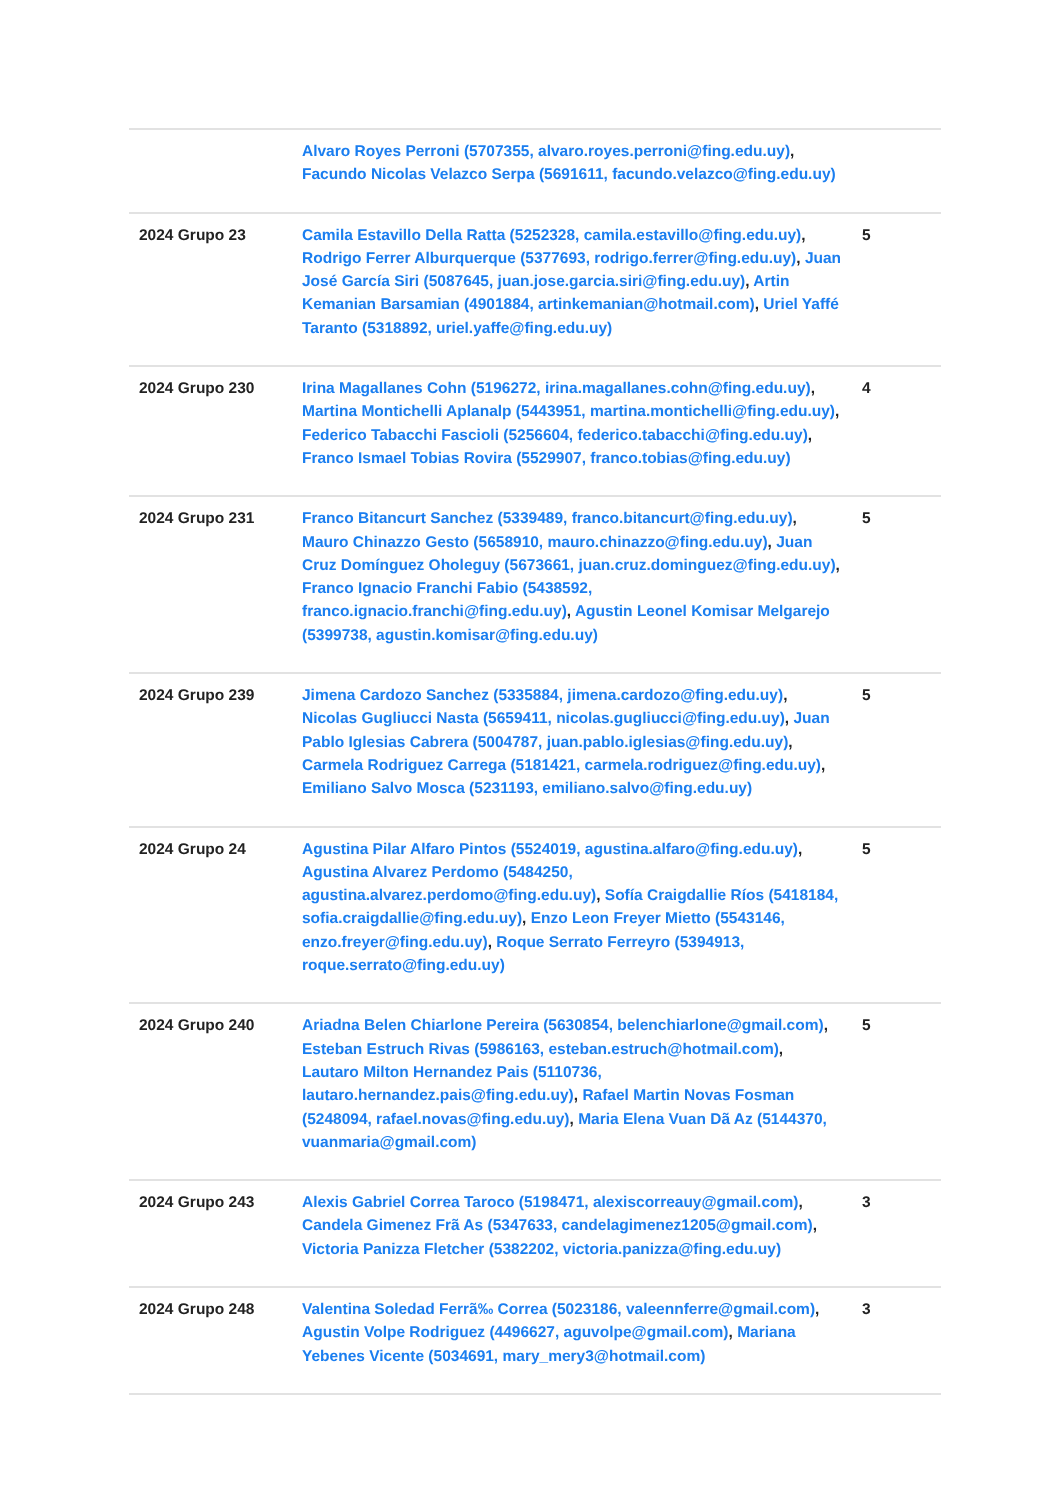| | Alvaro Royes Perroni (5707355, alvaro.royes.perroni@fing.edu.uy) , Facundo Nicolas Velazco Serpa (5691611, facundo.velazco@fing.edu.uy) | |
| 2024 Grupo 23 | Camila Estavillo Della Ratta (5252328, camila.estavillo@fing.edu.uy) , Rodrigo Ferrer Alburquerque (5377693, rodrigo.ferrer@fing.edu.uy) , Juan José García Siri (5087645, juan.jose.garcia.siri@fing.edu.uy) , Artin Kemanian Barsamian (4901884, artinkemanian@hotmail.com) , Uriel Yaffé Taranto (5318892, uriel.yaffe@fing.edu.uy) | 5 |
| 2024 Grupo 230 | Irina Magallanes Cohn (5196272, irina.magallanes.cohn@fing.edu.uy) , Martina Montichelli Aplanalp (5443951, martina.montichelli@fing.edu.uy) , Federico Tabacchi Fascioli (5256604, federico.tabacchi@fing.edu.uy) , Franco Ismael Tobias Rovira (5529907, franco.tobias@fing.edu.uy) | 4 |
| 2024 Grupo 231 | Franco Bitancurt Sanchez (5339489, franco.bitancurt@fing.edu.uy) , Mauro Chinazzo Gesto (5658910, mauro.chinazzo@fing.edu.uy) , Juan Cruz Domínguez Oholeguy (5673661, juan.cruz.dominguez@fing.edu.uy) , Franco Ignacio Franchi Fabio (5438592, franco.ignacio.franchi@fing.edu.uy) , Agustin Leonel Komisar Melgarejo (5399738, agustin.komisar@fing.edu.uy) | 5 |
| 2024 Grupo 239 | Jimena Cardozo Sanchez (5335884, jimena.cardozo@fing.edu.uy) , Nicolas Gugliucci Nasta (5659411, nicolas.gugliucci@fing.edu.uy) , Juan Pablo Iglesias Cabrera (5004787, juan.pablo.iglesias@fing.edu.uy) , Carmela Rodriguez Carrega (5181421, carmela.rodriguez@fing.edu.uy) , Emiliano Salvo Mosca (5231193, emiliano.salvo@fing.edu.uy) | 5 |
| 2024 Grupo 24 | Agustina Pilar Alfaro Pintos (5524019, agustina.alfaro@fing.edu.uy) , Agustina Alvarez Perdomo (5484250, agustina.alvarez.perdomo@fing.edu.uy) , Sofía Craigdallie Ríos (5418184, sofia.craigdallie@fing.edu.uy) , Enzo Leon Freyer Mietto (5543146, enzo.freyer@fing.edu.uy) , Roque Serrato Ferreyro (5394913, roque.serrato@fing.edu.uy) | 5 |
| 2024 Grupo 240 | Ariadna Belen Chiarlone Pereira (5630854, belenchiarlone@gmail.com) , Esteban Estruch Rivas (5986163, esteban.estruch@hotmail.com) , Lautaro Milton Hernandez Pais (5110736, lautaro.hernandez.pais@fing.edu.uy) , Rafael Martin Novas Fosman (5248094, rafael.novas@fing.edu.uy) , Maria Elena Vuan Dã Az (5144370, vuanmaria@gmail.com) | 5 |
| 2024 Grupo 243 | Alexis Gabriel Correa Taroco (5198471, alexiscorreauy@gmail.com) , Candela Gimenez Frã As (5347633, candelagimenez1205@gmail.com) , Victoria Panizza Fletcher (5382202, victoria.panizza@fing.edu.uy) | 3 |
| 2024 Grupo 248 | Valentina Soledad Ferrã‰ Correa (5023186, valeennferre@gmail.com) , Agustin Volpe Rodriguez (4496627, aguvolpe@gmail.com) , Mariana Yebenes Vicente (5034691, mary_mery3@hotmail.com) | 3 |